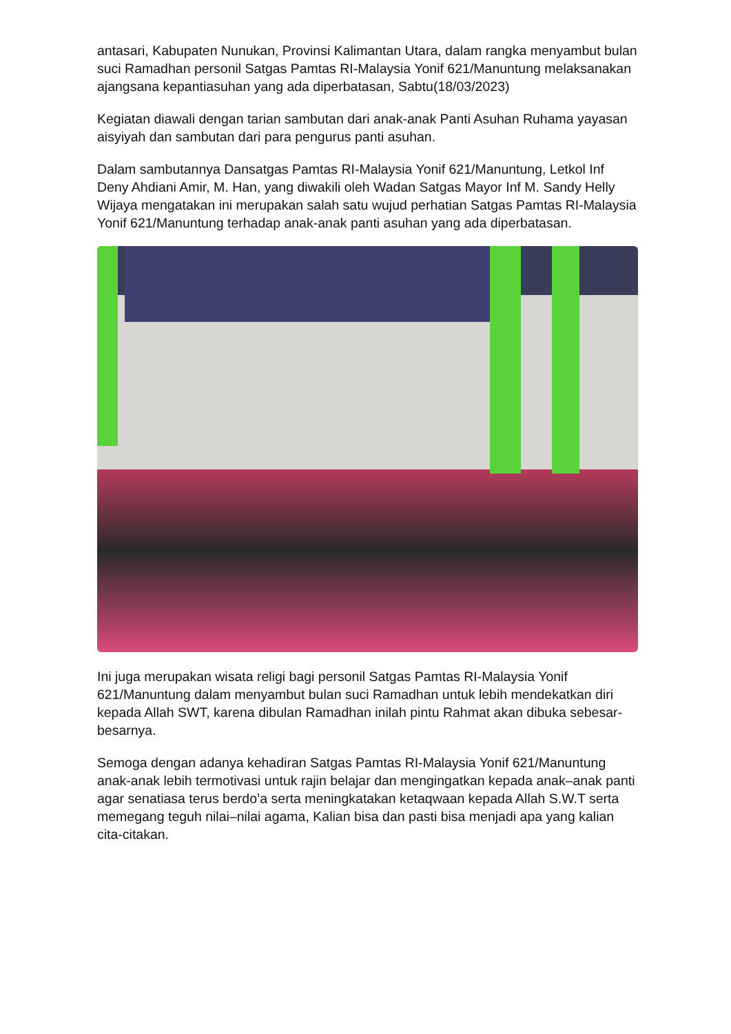antasari, Kabupaten Nunukan, Provinsi Kalimantan Utara, dalam rangka menyambut bulan suci Ramadhan personil Satgas Pamtas RI-Malaysia Yonif 621/Manuntung melaksanakan ajangsana kepantiasuhan yang ada diperbatasan, Sabtu(18/03/2023)
Kegiatan diawali dengan tarian sambutan dari anak-anak Panti Asuhan Ruhama yayasan aisyiyah dan sambutan dari para pengurus panti asuhan.
Dalam sambutannya Dansatgas Pamtas RI-Malaysia Yonif 621/Manuntung, Letkol Inf Deny Ahdiani Amir, M. Han, yang diwakili oleh Wadan Satgas Mayor Inf M. Sandy Helly Wijaya mengatakan ini merupakan salah satu wujud perhatian Satgas Pamtas RI-Malaysia Yonif 621/Manuntung terhadap anak-anak panti asuhan yang ada diperbatasan.
Ini juga merupakan wisata religi bagi personil Satgas Pamtas RI-Malaysia Yonif 621/Manuntung dalam menyambut bulan suci Ramadhan untuk lebih mendekatkan diri kepada Allah SWT, karena dibulan Ramadhan inilah pintu Rahmat akan dibuka sebesar-besarnya.
Semoga dengan adanya kehadiran Satgas Pamtas RI-Malaysia Yonif 621/Manuntung anak-anak lebih termotivasi untuk rajin belajar dan mengingatkan kepada anak–anak panti agar senatiasa terus berdo’a serta meningkatakan ketaqwaan kepada Allah S.W.T serta memegang teguh nilai–nilai agama, Kalian bisa dan pasti bisa menjadi apa yang kalian cita-citakan.